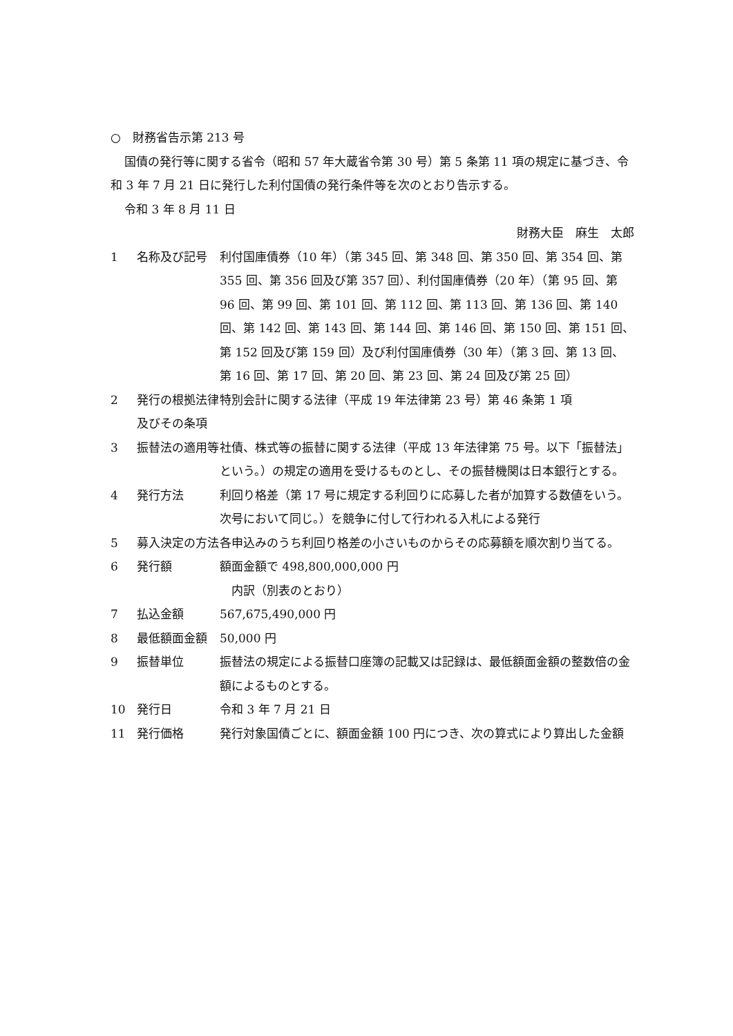○　財務省告示第 213 号
国債の発行等に関する省令（昭和 57 年大蔵省令第 30 号）第 5 条第 11 項の規定に基づき、令和 3 年 7 月 21 日に発行した利付国債の発行条件等を次のとおり告示する。
令和 3 年 8 月 11 日
財務大臣　麻生　太郎
1 名称及び記号 利付国庫債券（10 年）（第 345 回、第 348 回、第 350 回、第 354 回、第 355 回、第 356 回及び第 357 回）、利付国庫債券（20 年）（第 95 回、第 96 回、第 99 回、第 101 回、第 112 回、第 113 回、第 136 回、第 140 回、第 142 回、第 143 回、第 144 回、第 146 回、第 150 回、第 151 回、第 152 回及び第 159 回）及び利付国庫債券（30 年）（第 3 回、第 13 回、第 16 回、第 17 回、第 20 回、第 23 回、第 24 回及び第 25 回）
2 発行の根拠法律及びその条項
特別会計に関する法律（平成 19 年法律第 23 号）第 46 条第 1 項
3 振替法の適用等 社債、株式等の振替に関する法律（平成 13 年法律第 75 号。以下「振替法」という。）の規定の適用を受けるものとし、その振替機関は日本銀行とする。
4 発行方法 利回り格差（第 17 号に規定する利回りに応募した者が加算する数値をいう。次号において同じ。）を競争に付して行われる入札による発行
5 募入決定の方法 各申込みのうち利回り格差の小さいものからその応募額を順次割り当てる。
6 発行額 額面金額で 498,800,000,000 円
　内訳（別表のとおり）
7 払込金額 567,675,490,000 円
8 最低額面金額 50,000 円
9 振替単位 振替法の規定による振替口座簿の記載又は記録は、最低額面金額の整数倍の金額によるものとする。
10 発行日 令和 3 年 7 月 21 日
11 発行価格 発行対象国債ごとに、額面金額 100 円につき、次の算式により算出した金額